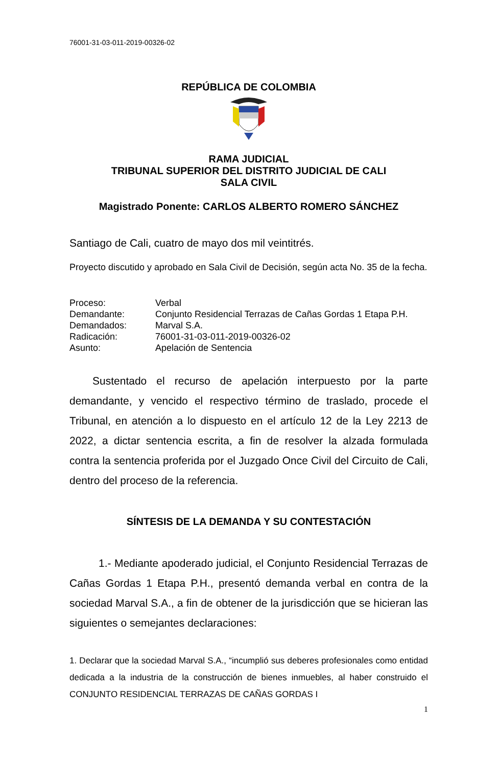76001-31-03-011-2019-00326-02
REPÚBLICA DE COLOMBIA
RAMA JUDICIAL
TRIBUNAL SUPERIOR DEL DISTRITO JUDICIAL DE CALI
SALA CIVIL
Magistrado Ponente: CARLOS ALBERTO ROMERO SÁNCHEZ
Santiago de Cali, cuatro de mayo dos mil veintitrés.
Proyecto discutido y aprobado en Sala Civil de Decisión, según acta No. 35 de la fecha.
| Proceso: | Verbal |
| Demandante: | Conjunto Residencial Terrazas de Cañas Gordas 1 Etapa P.H. |
| Demandados: | Marval S.A. |
| Radicación: | 76001-31-03-011-2019-00326-02 |
| Asunto: | Apelación de Sentencia |
Sustentado el recurso de apelación interpuesto por la parte demandante, y vencido el respectivo término de traslado, procede el Tribunal, en atención a lo dispuesto en el artículo 12 de la Ley 2213 de 2022, a dictar sentencia escrita, a fin de resolver la alzada formulada contra la sentencia proferida por el Juzgado Once Civil del Circuito de Cali, dentro del proceso de la referencia.
SÍNTESIS DE LA DEMANDA Y SU CONTESTACIÓN
1.- Mediante apoderado judicial, el Conjunto Residencial Terrazas de Cañas Gordas 1 Etapa P.H., presentó demanda verbal en contra de la sociedad Marval S.A., a fin de obtener de la jurisdicción que se hicieran las siguientes o semejantes declaraciones:
1. Declarar que la sociedad Marval S.A., “incumplió sus deberes profesionales como entidad dedicada a la industria de la construcción de bienes inmuebles, al haber construido el CONJUNTO RESIDENCIAL TERRAZAS DE CAÑAS GORDAS I
1